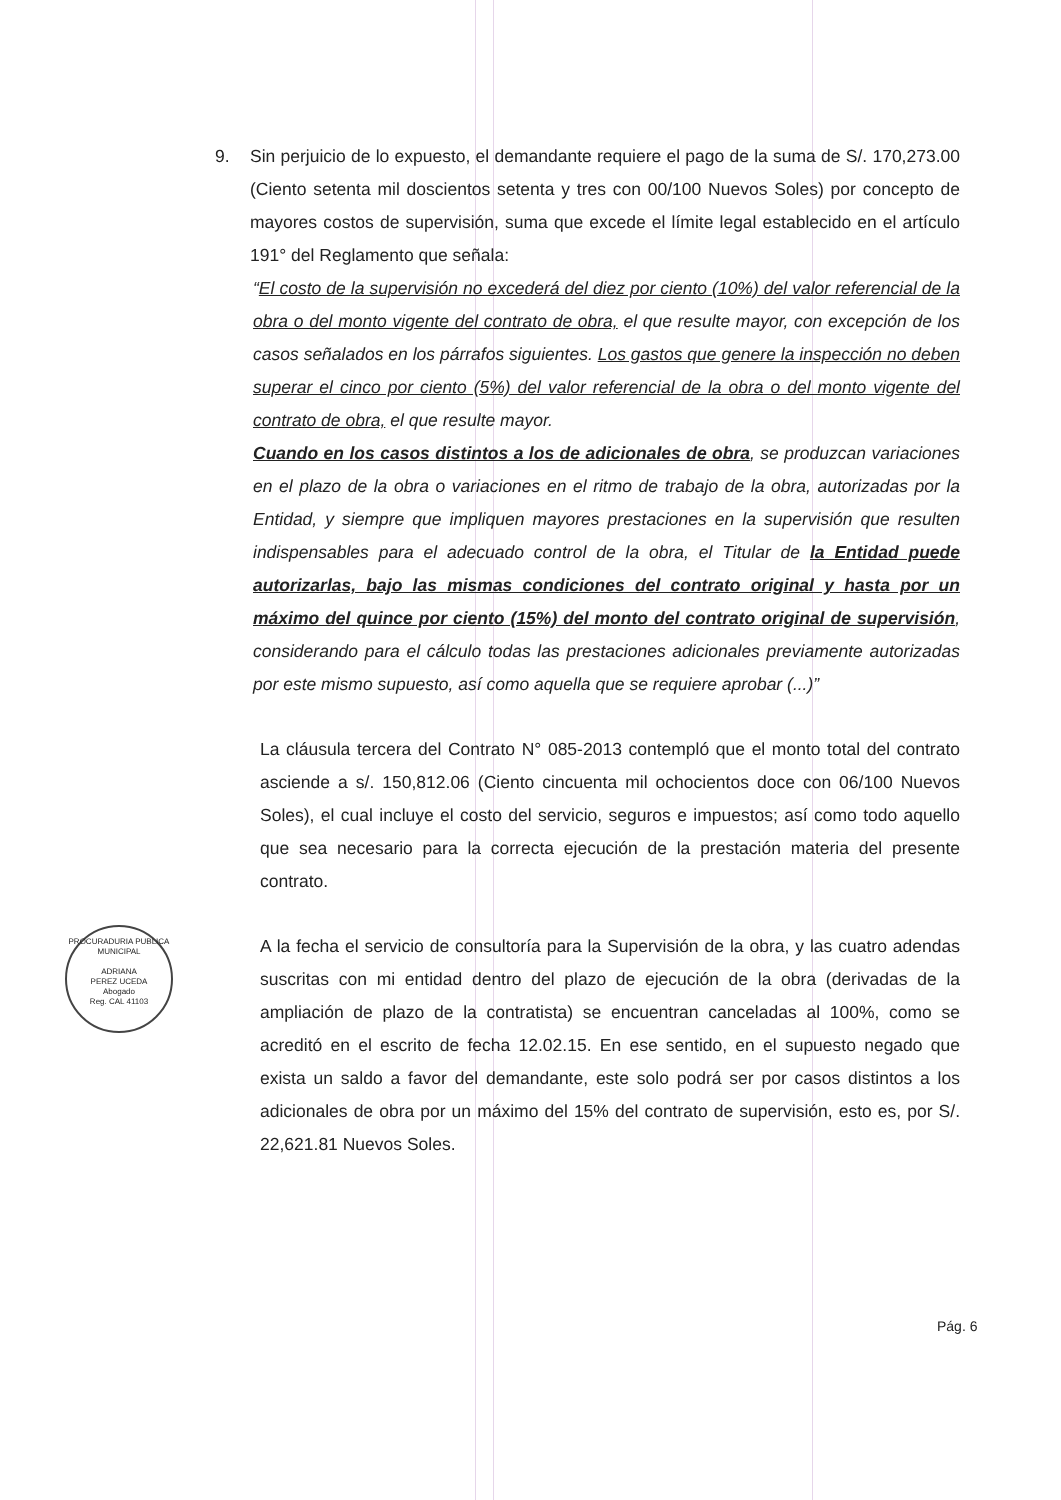PROCURADURIA PUBLICA MUNICIPAL
ADRIANA
PEREZ UCEDA
Abogado
Reg. CAL 41103
9. Sin perjuicio de lo expuesto, el demandante requiere el pago de la suma de S/. 170,273.00 (Ciento setenta mil doscientos setenta y tres con 00/100 Nuevos Soles) por concepto de mayores costos de supervisión, suma que excede el límite legal establecido en el artículo 191° del Reglamento que señala:
“El costo de la supervisión no excederá del diez por ciento (10%) del valor referencial de la obra o del monto vigente del contrato de obra, el que resulte mayor, con excepción de los casos señalados en los párrafos siguientes. Los gastos que genere la inspección no deben superar el cinco por ciento (5%) del valor referencial de la obra o del monto vigente del contrato de obra, el que resulte mayor.
Cuando en los casos distintos a los de adicionales de obra, se produzcan variaciones en el plazo de la obra o variaciones en el ritmo de trabajo de la obra, autorizadas por la Entidad, y siempre que impliquen mayores prestaciones en la supervisión que resulten indispensables para el adecuado control de la obra, el Titular de la Entidad puede autorizarlas, bajo las mismas condiciones del contrato original y hasta por un máximo del quince por ciento (15%) del monto del contrato original de supervisión, considerando para el cálculo todas las prestaciones adicionales previamente autorizadas por este mismo supuesto, así como aquella que se requiere aprobar (...)”
La cláusula tercera del Contrato N° 085-2013 contempló que el monto total del contrato asciende a s/. 150,812.06 (Ciento cincuenta mil ochocientos doce con 06/100 Nuevos Soles), el cual incluye el costo del servicio, seguros e impuestos; así como todo aquello que sea necesario para la correcta ejecución de la prestación materia del presente contrato.
A la fecha el servicio de consultoría para la Supervisión de la obra, y las cuatro adendas suscritas con mi entidad dentro del plazo de ejecución de la obra (derivadas de la ampliación de plazo de la contratista) se encuentran canceladas al 100%, como se acreditó en el escrito de fecha 12.02.15. En ese sentido, en el supuesto negado que exista un saldo a favor del demandante, este solo podrá ser por casos distintos a los adicionales de obra por un máximo del 15% del contrato de supervisión, esto es, por S/. 22,621.81 Nuevos Soles.
Pág. 6